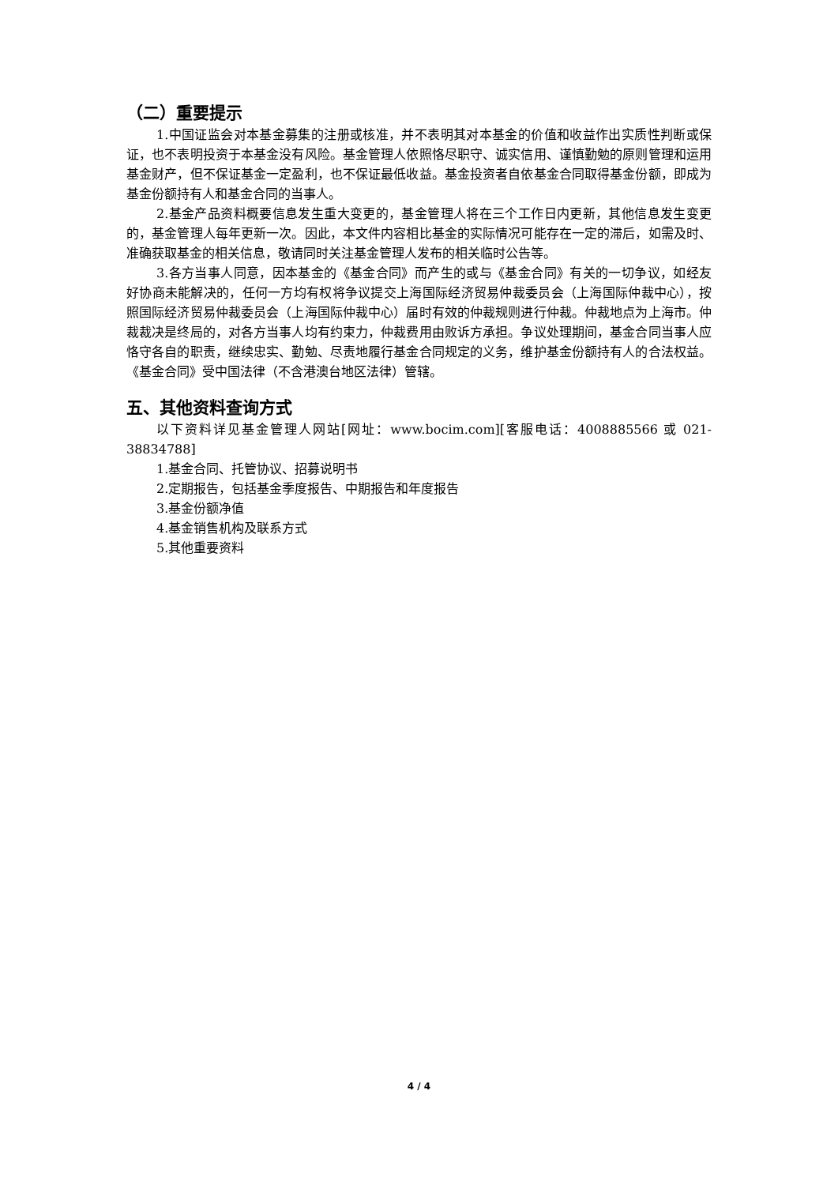（二）重要提示
1.中国证监会对本基金募集的注册或核准，并不表明其对本基金的价值和收益作出实质性判断或保证，也不表明投资于本基金没有风险。基金管理人依照恪尽职守、诚实信用、谨慎勤勉的原则管理和运用基金财产，但不保证基金一定盈利，也不保证最低收益。基金投资者自依基金合同取得基金份额，即成为基金份额持有人和基金合同的当事人。
2.基金产品资料概要信息发生重大变更的，基金管理人将在三个工作日内更新，其他信息发生变更的，基金管理人每年更新一次。因此，本文件内容相比基金的实际情况可能存在一定的滞后，如需及时、准确获取基金的相关信息，敬请同时关注基金管理人发布的相关临时公告等。
3.各方当事人同意，因本基金的《基金合同》而产生的或与《基金合同》有关的一切争议，如经友好协商未能解决的，任何一方均有权将争议提交上海国际经济贸易仲裁委员会（上海国际仲裁中心），按照国际经济贸易仲裁委员会（上海国际仲裁中心）届时有效的仲裁规则进行仲裁。仲裁地点为上海市。仲裁裁决是终局的，对各方当事人均有约束力，仲裁费用由败诉方承担。争议处理期间，基金合同当事人应恪守各自的职责，继续忠实、勤勉、尽责地履行基金合同规定的义务，维护基金份额持有人的合法权益。《基金合同》受中国法律（不含港澳台地区法律）管辖。
五、其他资料查询方式
以下资料详见基金管理人网站[网址：www.bocim.com][客服电话：4008885566 或 021-38834788]
1.基金合同、托管协议、招募说明书
2.定期报告，包括基金季度报告、中期报告和年度报告
3.基金份额净值
4.基金销售机构及联系方式
5.其他重要资料
4 / 4